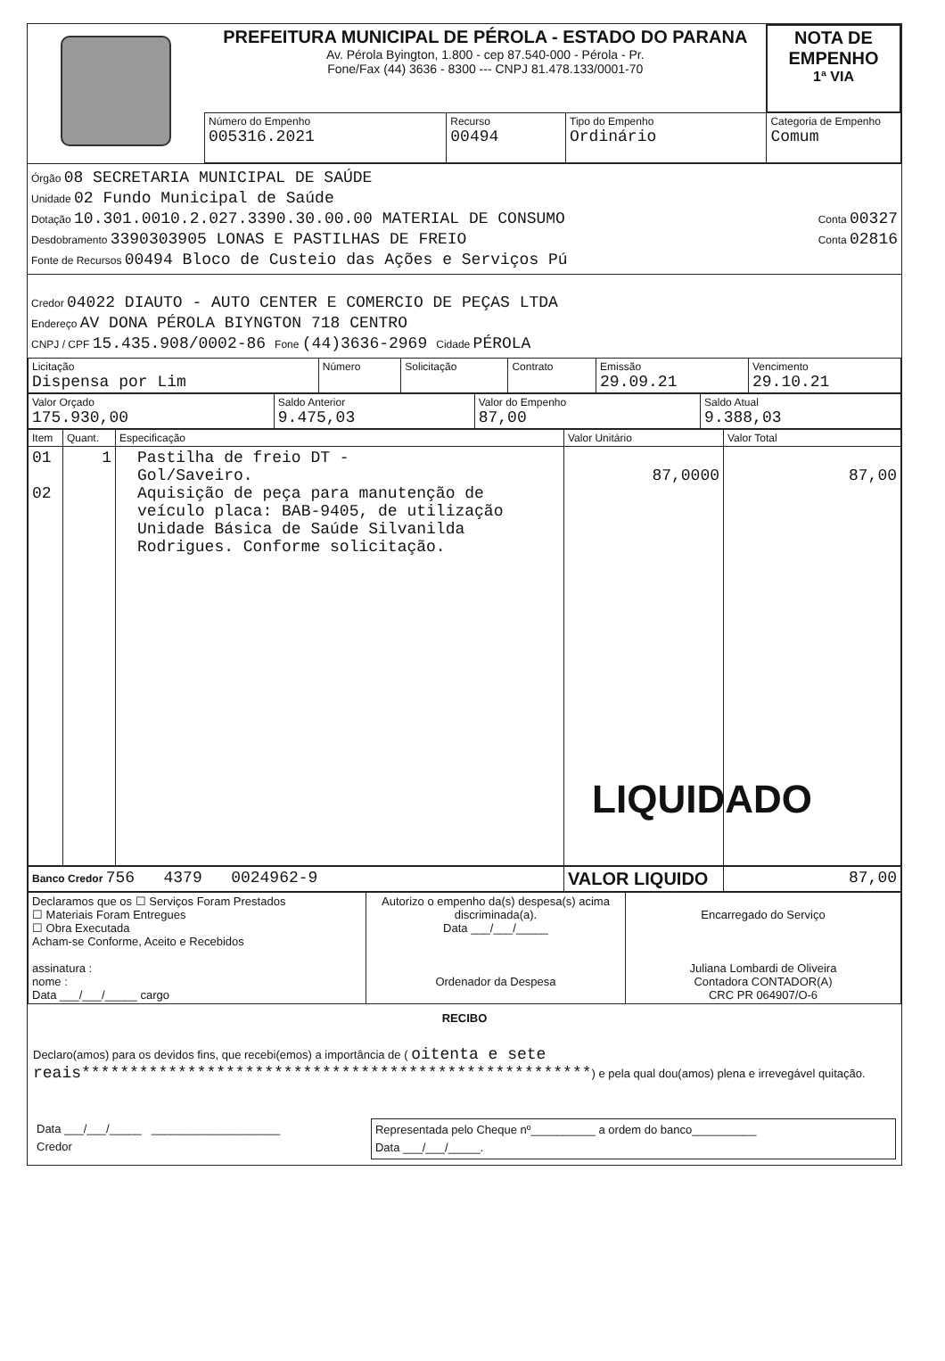| | PREFEITURA MUNICIPAL DE PÉROLA - ESTADO DO PARANA Av. Pérola Byington, 1.800 - cep 87.540-000 - Pérola - Pr. Fone/Fax (44) 3636 - 8300 --- CNPJ 81.478.133/0001-70 | | | | NOTA DE EMPENHO 1ª VIA |
| | Número do Empenho 005316.2021 | Recurso 00494 | Tipo do Empenho Ordinário | Categoria de Empenho Comum | |
Órgão 08 SECRETARIA MUNICIPAL DE SAÚDE
Unidade 02 Fundo Municipal de Saúde
Dotação 10.301.0010.2.027.3390.30.00.00 MATERIAL DE CONSUMO Conta 00327
Desdobramento 3390303905 LONAS E PASTILHAS DE FREIO Conta 02816
Fonte de Recursos 00494 Bloco de Custeio das Ações e Serviços Pú
Credor 04022 DIAUTO - AUTO CENTER E COMERCIO DE PEÇAS LTDA
Endereço AV DONA PÉROLA BIYNGTON 718 CENTRO
CNPJ / CPF 15.435.908/0002-86 Fone (44)3636-2969 Cidade PÉROLA
| Licitação Dispensa por Lim | Número | Solicitação | Contrato | Emissão 29.09.21 | Vencimento 29.10.21 |
| Valor Orçado 175.930,00 | Saldo Anterior 9.475,03 | Valor do Empenho 87,00 | Saldo Atual 9.388,03 |
| Item | Quant. | Especificação | Valor Unitário | Valor Total |
| --- | --- | --- | --- | --- |
| 01 02 | 1 | Pastilha de freio DT - Gol/Saveiro. Aquisição de peça para manutenção de veículo placa: BAB-9405, de utilização Unidade Básica de Saúde Silvanilda Rodrigues. Conforme solicitação. | 87,0000 | 87,00 |
LIQUIDADO
| Banco Credor 756 4379 0024962-9 | VALOR LIQUIDO | 87,00 |
| Declaramos que os ☐ Serviços Foram Prestados ☐ Materiais Foram Entregues ☐ Obra Executada Acham-se Conforme, Aceito e Recebidos assinatura : nome : Data ___/___/_____ cargo | Autorizo o empenho da(s) despesa(s) acima discriminada(a). Data ___/___/_____ Ordenador da Despesa | Encarregado do Serviço Juliana Lombardi de Oliveira Contadora CONTADOR(A) CRC PR 064907/O-6 |
RECIBO
Declaro(amos) para os devidos fins, que recebi(emos) a importância de ( oitenta e sete reais*****************************************************) e pela qual dou(amos) plena e irrevegável quitação.
| Data ___/___/_____ ____________________ Credor | Representada pelo Cheque nº__________ a ordem do banco__________ Data ___/___/_____. |